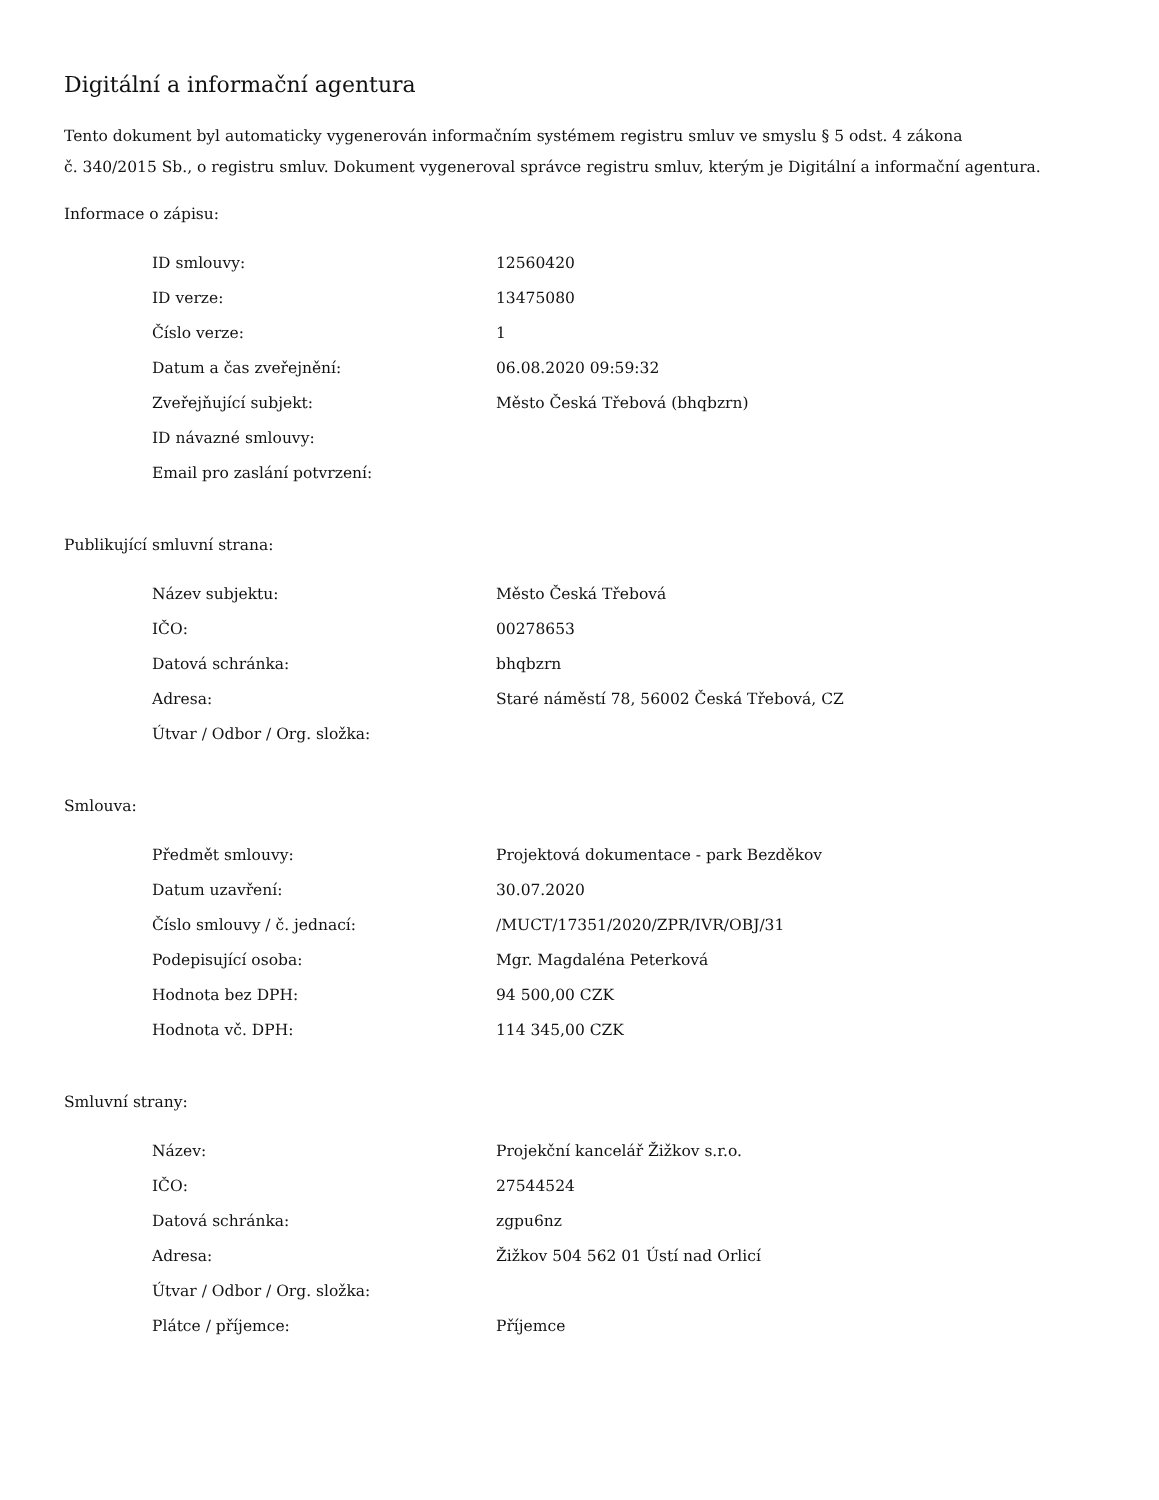Digitální a informační agentura
Tento dokument byl automaticky vygenerován informačním systémem registru smluv ve smyslu § 5 odst. 4 zákona
č. 340/2015 Sb., o registru smluv. Dokument vygeneroval správce registru smluv, kterým je Digitální a informační agentura.
Informace o zápisu:
| ID smlouvy: | 12560420 |
| ID verze: | 13475080 |
| Číslo verze: | 1 |
| Datum a čas zveřejnění: | 06.08.2020 09:59:32 |
| Zveřejňující subjekt: | Město Česká Třebová (bhqbzrn) |
| ID návazné smlouvy: | |
| Email pro zaslání potvrzení: | |
Publikující smluvní strana:
| Název subjektu: | Město Česká Třebová |
| IČO: | 00278653 |
| Datová schránka: | bhqbzrn |
| Adresa: | Staré náměstí 78, 56002 Česká Třebová, CZ |
| Útvar / Odbor / Org. složka: | |
Smlouva:
| Předmět smlouvy: | Projektová dokumentace - park Bezděkov |
| Datum uzavření: | 30.07.2020 |
| Číslo smlouvy / č. jednací: | /MUCT/17351/2020/ZPR/IVR/OBJ/31 |
| Podepisující osoba: | Mgr. Magdaléna Peterková |
| Hodnota bez DPH: | 94 500,00 CZK |
| Hodnota vč. DPH: | 114 345,00 CZK |
Smluvní strany:
| Název: | Projekční kancelář Žižkov s.r.o. |
| IČO: | 27544524 |
| Datová schránka: | zgpu6nz |
| Adresa: | Žižkov 504 562 01 Ústí nad Orlicí |
| Útvar / Odbor / Org. složka: | |
| Plátce / příjemce: | Příjemce |